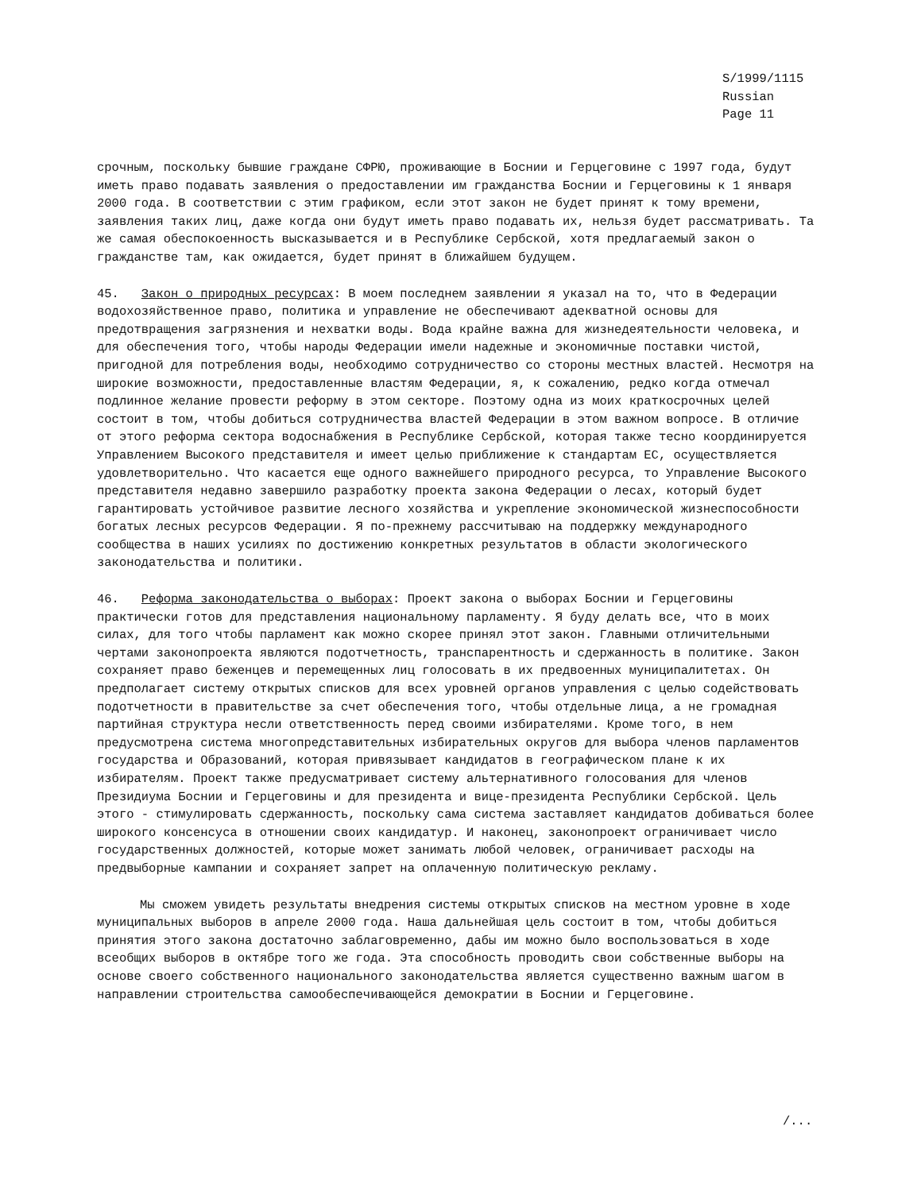S/1999/1115
Russian
Page 11
срочным, поскольку бывшие граждане СФРЮ, проживающие в Боснии и Герцеговине с 1997 года, будут иметь право подавать заявления о предоставлении им гражданства Боснии и Герцеговины к 1 января 2000 года. В соответствии с этим графиком, если этот закон не будет принят к тому времени, заявления таких лиц, даже когда они будут иметь право подавать их, нельзя будет рассматривать. Та же самая обеспокоенность высказывается и в Республике Сербской, хотя предлагаемый закон о гражданстве там, как ожидается, будет принят в ближайшем будущем.
45. Закон о природных ресурсах: В моем последнем заявлении я указал на то, что в Федерации водохозяйственное право, политика и управление не обеспечивают адекватной основы для предотвращения загрязнения и нехватки воды. Вода крайне важна для жизнедеятельности человека, и для обеспечения того, чтобы народы Федерации имели надежные и экономичные поставки чистой, пригодной для потребления воды, необходимо сотрудничество со стороны местных властей. Несмотря на широкие возможности, предоставленные властям Федерации, я, к сожалению, редко когда отмечал подлинное желание провести реформу в этом секторе. Поэтому одна из моих краткосрочных целей состоит в том, чтобы добиться сотрудничества властей Федерации в этом важном вопросе. В отличие от этого реформа сектора водоснабжения в Республике Сербской, которая также тесно координируется Управлением Высокого представителя и имеет целью приближение к стандартам ЕС, осуществляется удовлетворительно. Что касается еще одного важнейшего природного ресурса, то Управление Высокого представителя недавно завершило разработку проекта закона Федерации о лесах, который будет гарантировать устойчивое развитие лесного хозяйства и укрепление экономической жизнеспособности богатых лесных ресурсов Федерации. Я по-прежнему рассчитываю на поддержку международного сообщества в наших усилиях по достижению конкретных результатов в области экологического законодательства и политики.
46. Реформа законодательства о выборах: Проект закона о выборах Боснии и Герцеговины практически готов для представления национальному парламенту. Я буду делать все, что в моих силах, для того чтобы парламент как можно скорее принял этот закон. Главными отличительными чертами законопроекта являются подотчетность, транспарентность и сдержанность в политике. Закон сохраняет право беженцев и перемещенных лиц голосовать в их предвоенных муниципалитетах. Он предполагает систему открытых списков для всех уровней органов управления с целью содействовать подотчетности в правительстве за счет обеспечения того, чтобы отдельные лица, а не громадная партийная структура несли ответственность перед своими избирателями. Кроме того, в нем предусмотрена система многопредставительных избирательных округов для выбора членов парламентов государства и Образований, которая привязывает кандидатов в географическом плане к их избирателям. Проект также предусматривает систему альтернативного голосования для членов Президиума Боснии и Герцеговины и для президента и вице-президента Республики Сербской. Цель этого - стимулировать сдержанность, поскольку сама система заставляет кандидатов добиваться более широкого консенсуса в отношении своих кандидатур. И наконец, законопроект ограничивает число государственных должностей, которые может занимать любой человек, ограничивает расходы на предвыборные кампании и сохраняет запрет на оплаченную политическую рекламу.
Мы сможем увидеть результаты внедрения системы открытых списков на местном уровне в ходе муниципальных выборов в апреле 2000 года. Наша дальнейшая цель состоит в том, чтобы добиться принятия этого закона достаточно заблаговременно, дабы им можно было воспользоваться в ходе всеобщих выборов в октябре того же года. Эта способность проводить свои собственные выборы на основе своего собственного национального законодательства является существенно важным шагом в направлении строительства самообеспечивающейся демократии в Боснии и Герцеговине.
/...